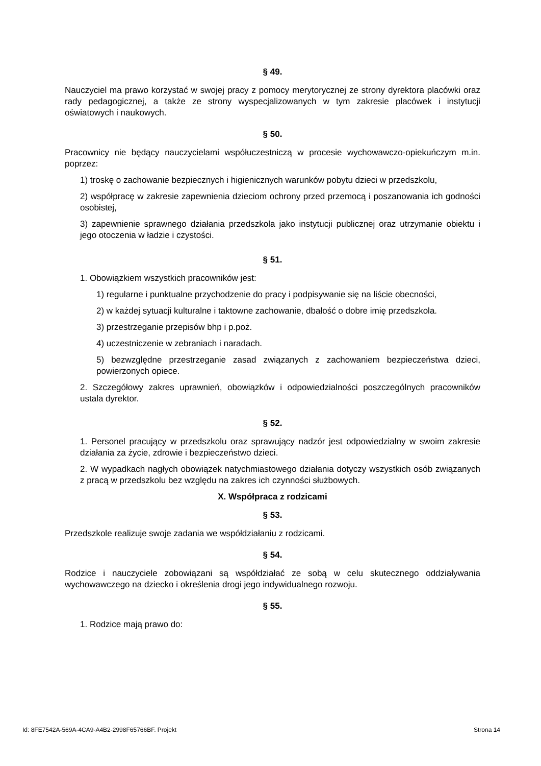§ 49.
Nauczyciel ma prawo korzystać w swojej pracy z pomocy merytorycznej ze strony dyrektora placówki oraz rady pedagogicznej, a także ze strony wyspecjalizowanych w tym zakresie placówek i instytucji oświatowych i naukowych.
§ 50.
Pracownicy nie będący nauczycielami współuczestniczą w procesie wychowawczo-opiekuńczym m.in. poprzez:
1) troskę o zachowanie bezpiecznych i higienicznych warunków pobytu dzieci w przedszkolu,
2) współpracę w zakresie zapewnienia dzieciom ochrony przed przemocą i poszanowania ich godności osobistej,
3) zapewnienie sprawnego działania przedszkola jako instytucji publicznej oraz utrzymanie obiektu i jego otoczenia w ładzie i czystości.
§ 51.
1. Obowiązkiem wszystkich pracowników jest:
1) regularne i punktualne przychodzenie do pracy i podpisywanie się na liście obecności,
2) w każdej sytuacji kulturalne i taktowne zachowanie, dbałość o dobre imię przedszkola.
3) przestrzeganie przepisów bhp i p.poż.
4) uczestniczenie w zebraniach i naradach.
5) bezwzględne przestrzeganie zasad związanych z zachowaniem bezpieczeństwa dzieci, powierzonych opiece.
2. Szczegółowy zakres uprawnień, obowiązków i odpowiedzialności poszczególnych pracowników ustala dyrektor.
§ 52.
1. Personel pracujący w przedszkolu oraz sprawujący nadzór jest odpowiedzialny w swoim zakresie działania za życie, zdrowie i bezpieczeństwo dzieci.
2. W wypadkach nagłych obowiązek natychmiastowego działania dotyczy wszystkich osób związanych z pracą w przedszkolu bez względu na zakres ich czynności służbowych.
X. Współpraca z rodzicami
§ 53.
Przedszkole realizuje swoje zadania we współdziałaniu z rodzicami.
§ 54.
Rodzice i nauczyciele zobowiązani są współdziałać ze sobą w celu skutecznego oddziaływania wychowawczego na dziecko i określenia drogi jego indywidualnego rozwoju.
§ 55.
1. Rodzice mają prawo do:
Id: 8FE7542A-569A-4CA9-A4B2-2998F65766BF. Projekt Strona 14